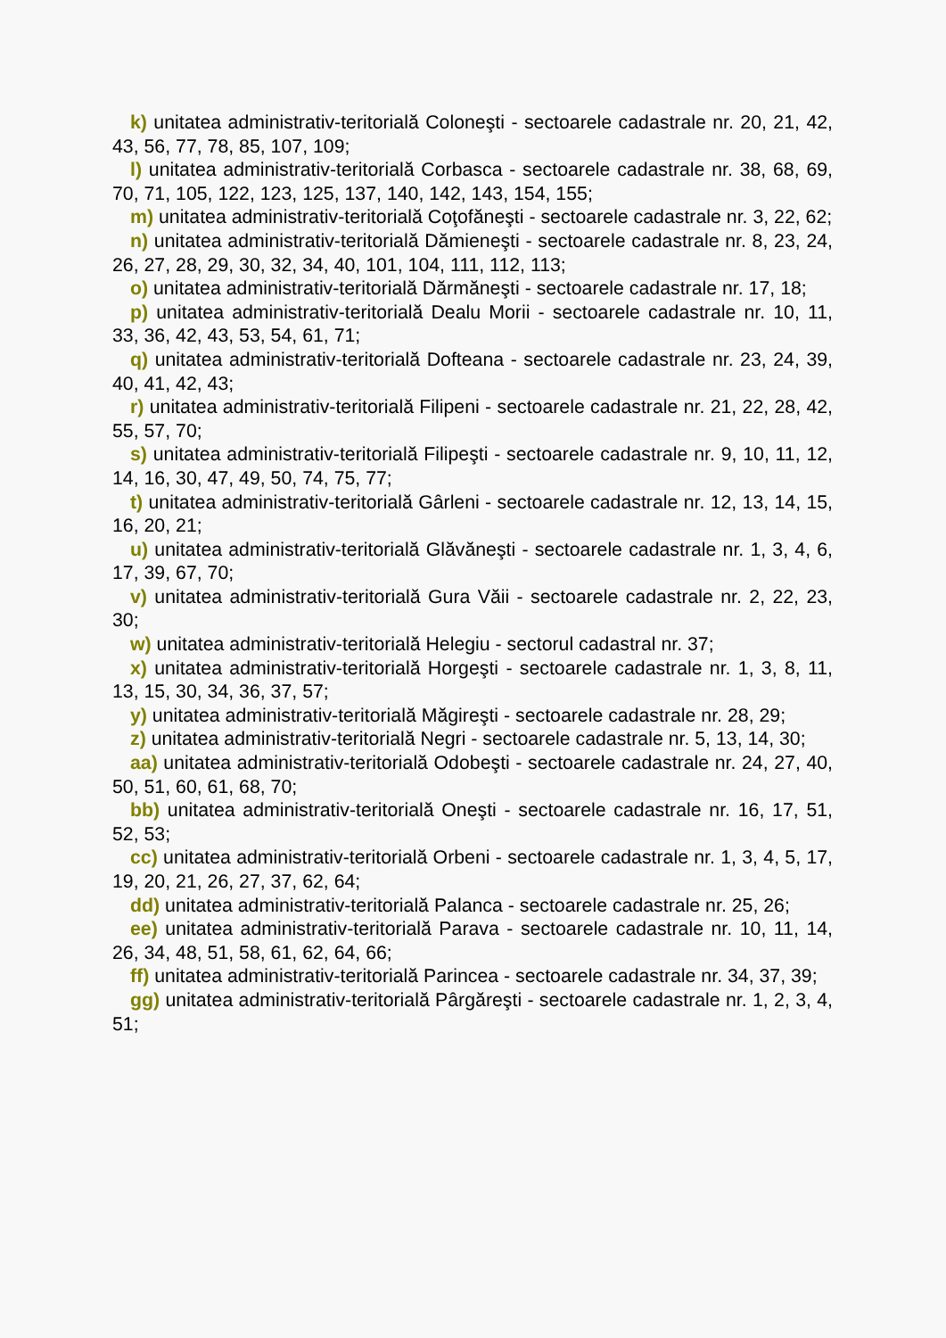k) unitatea administrativ-teritorială Coloneşti - sectoarele cadastrale nr. 20, 21, 42, 43, 56, 77, 78, 85, 107, 109;
l) unitatea administrativ-teritorială Corbasca - sectoarele cadastrale nr. 38, 68, 69, 70, 71, 105, 122, 123, 125, 137, 140, 142, 143, 154, 155;
m) unitatea administrativ-teritorială Coţofăneşti - sectoarele cadastrale nr. 3, 22, 62;
n) unitatea administrativ-teritorială Dămieneşti - sectoarele cadastrale nr. 8, 23, 24, 26, 27, 28, 29, 30, 32, 34, 40, 101, 104, 111, 112, 113;
o) unitatea administrativ-teritorială Dărmăneşti - sectoarele cadastrale nr. 17, 18;
p) unitatea administrativ-teritorială Dealu Morii - sectoarele cadastrale nr. 10, 11, 33, 36, 42, 43, 53, 54, 61, 71;
q) unitatea administrativ-teritorială Dofteana - sectoarele cadastrale nr. 23, 24, 39, 40, 41, 42, 43;
r) unitatea administrativ-teritorială Filipeni - sectoarele cadastrale nr. 21, 22, 28, 42, 55, 57, 70;
s) unitatea administrativ-teritorială Filipeşti - sectoarele cadastrale nr. 9, 10, 11, 12, 14, 16, 30, 47, 49, 50, 74, 75, 77;
t) unitatea administrativ-teritorială Gârleni - sectoarele cadastrale nr. 12, 13, 14, 15, 16, 20, 21;
u) unitatea administrativ-teritorială Glăvăneşti - sectoarele cadastrale nr. 1, 3, 4, 6, 17, 39, 67, 70;
v) unitatea administrativ-teritorială Gura Văii - sectoarele cadastrale nr. 2, 22, 23, 30;
w) unitatea administrativ-teritorială Helegiu - sectorul cadastral nr. 37;
x) unitatea administrativ-teritorială Horgeşti - sectoarele cadastrale nr. 1, 3, 8, 11, 13, 15, 30, 34, 36, 37, 57;
y) unitatea administrativ-teritorială Măgireşti - sectoarele cadastrale nr. 28, 29;
z) unitatea administrativ-teritorială Negri - sectoarele cadastrale nr. 5, 13, 14, 30;
aa) unitatea administrativ-teritorială Odobeşti - sectoarele cadastrale nr. 24, 27, 40, 50, 51, 60, 61, 68, 70;
bb) unitatea administrativ-teritorială Oneşti - sectoarele cadastrale nr. 16, 17, 51, 52, 53;
cc) unitatea administrativ-teritorială Orbeni - sectoarele cadastrale nr. 1, 3, 4, 5, 17, 19, 20, 21, 26, 27, 37, 62, 64;
dd) unitatea administrativ-teritorială Palanca - sectoarele cadastrale nr. 25, 26;
ee) unitatea administrativ-teritorială Parava - sectoarele cadastrale nr. 10, 11, 14, 26, 34, 48, 51, 58, 61, 62, 64, 66;
ff) unitatea administrativ-teritorială Parincea - sectoarele cadastrale nr. 34, 37, 39;
gg) unitatea administrativ-teritorială Pârgăreşti - sectoarele cadastrale nr. 1, 2, 3, 4, 51;